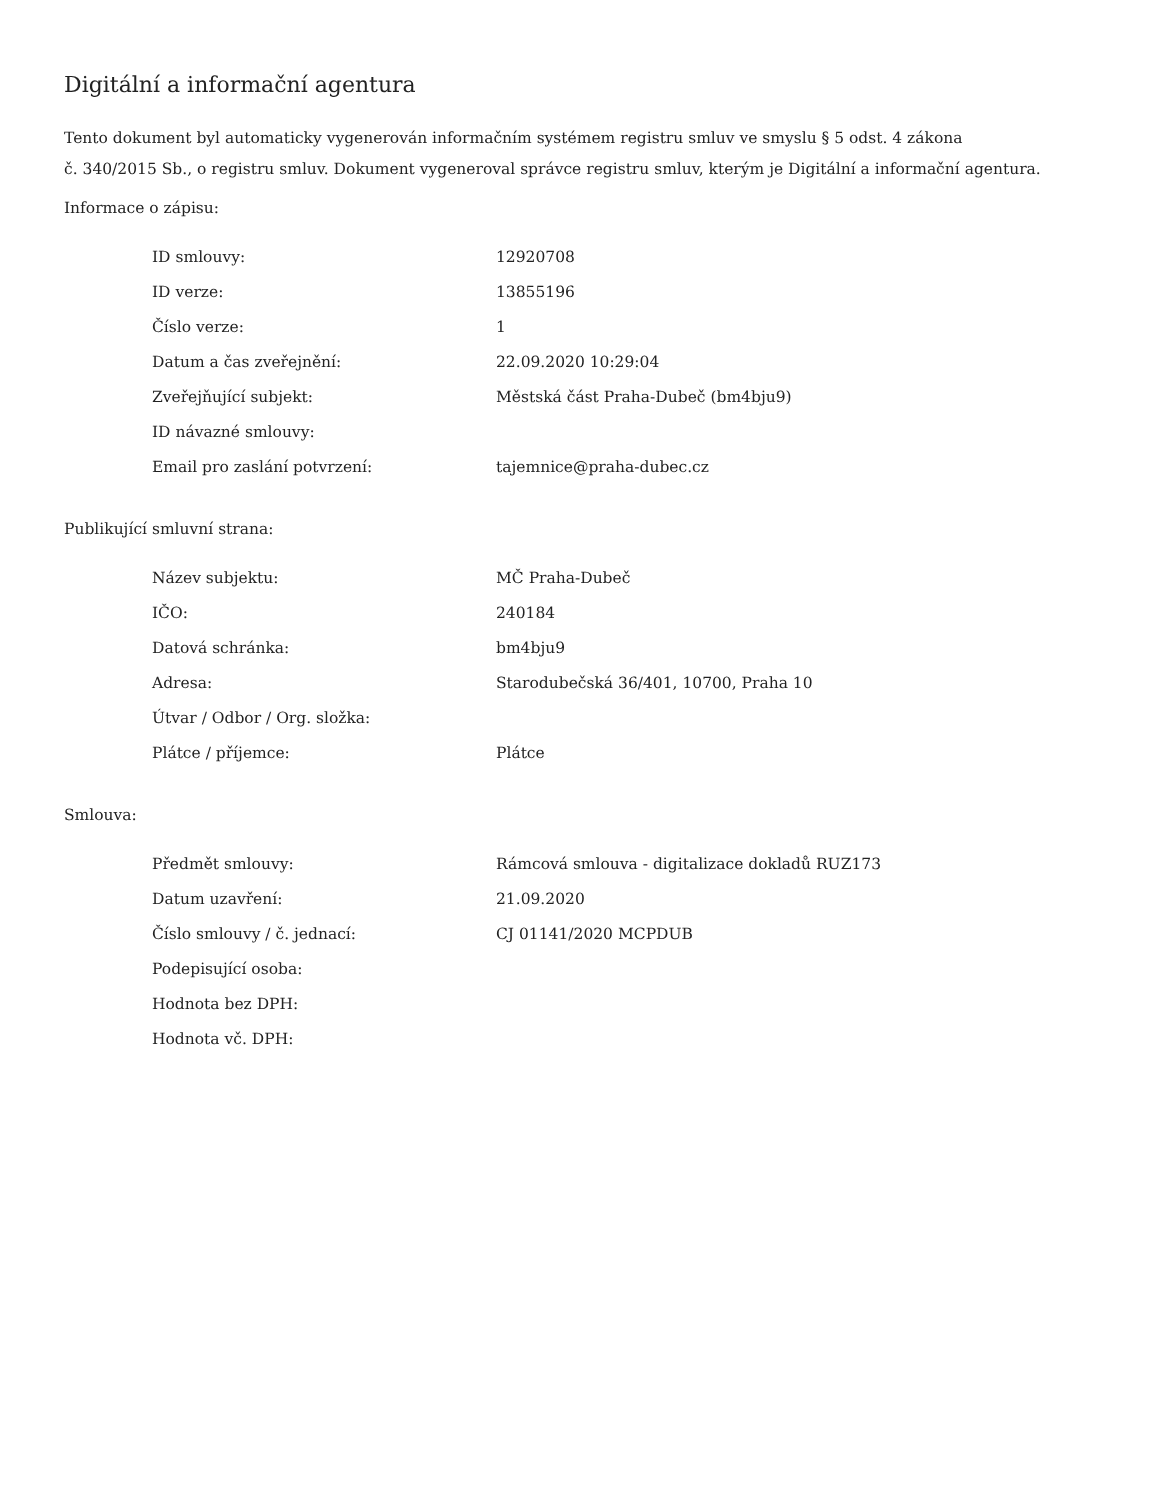Digitální a informační agentura
Tento dokument byl automaticky vygenerován informačním systémem registru smluv ve smyslu § 5 odst. 4 zákona
č. 340/2015 Sb., o registru smluv. Dokument vygeneroval správce registru smluv, kterým je Digitální a informační agentura.
Informace o zápisu:
| ID smlouvy: | 12920708 |
| ID verze: | 13855196 |
| Číslo verze: | 1 |
| Datum a čas zveřejnění: | 22.09.2020 10:29:04 |
| Zveřejňující subjekt: | Městská část Praha-Dubeč (bm4bju9) |
| ID návazné smlouvy: | |
| Email pro zaslání potvrzení: | tajemnice@praha-dubec.cz |
Publikující smluvní strana:
| Název subjektu: | MČ Praha-Dubeč |
| IČO: | 240184 |
| Datová schránka: | bm4bju9 |
| Adresa: | Starodubečská 36/401, 10700, Praha 10 |
| Útvar / Odbor / Org. složka: | |
| Plátce / příjemce: | Plátce |
Smlouva:
| Předmět smlouvy: | Rámcová smlouva - digitalizace dokladů RUZ173 |
| Datum uzavření: | 21.09.2020 |
| Číslo smlouvy / č. jednací: | CJ 01141/2020 MCPDUB |
| Podepisující osoba: | |
| Hodnota bez DPH: | |
| Hodnota vč. DPH: | |